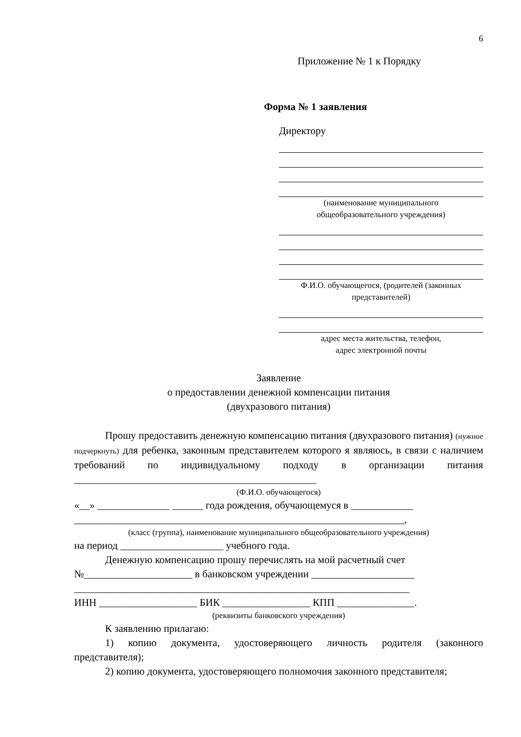6
Приложение № 1 к Порядку
Форма № 1 заявления
Директору
(наименование муниципального
общеобразовательного учреждения)
Ф.И.О. обучающегося, (родителей (законных
представителей)
адрес места жительства, телефон,
адрес электронной почты
Заявление
о предоставлении денежной компенсации питания
(двухразового питания)
Прошу предоставить денежную компенсацию питания (двухразового питания) (нужное подчеркнуть) для ребенка, законным представителем которого я являюсь, в связи с наличием требований по индивидуальному подходу в организации питания _______________________________________________
(Ф.И.О. обучающегося)
«__» ______________ ______ года рождения, обучающемуся в ____________
________________________________________________________________,
(класс (группа), наименование муниципального общеобразовательного учреждения)
на период ____________________ учебного года.
Денежную компенсацию прошу перечислять на мой расчетный счет
№_____________________ в банковском учреждении ____________________
_________________________________________________________________
ИНН ___________________ БИК _________________ КПП _______________.
(реквизиты банковского учреждения)
К заявлению прилагаю:
1) копию документа, удостоверяющего личность родителя (законного представителя);
2) копию документа, удостоверяющего полномочия законного представителя;